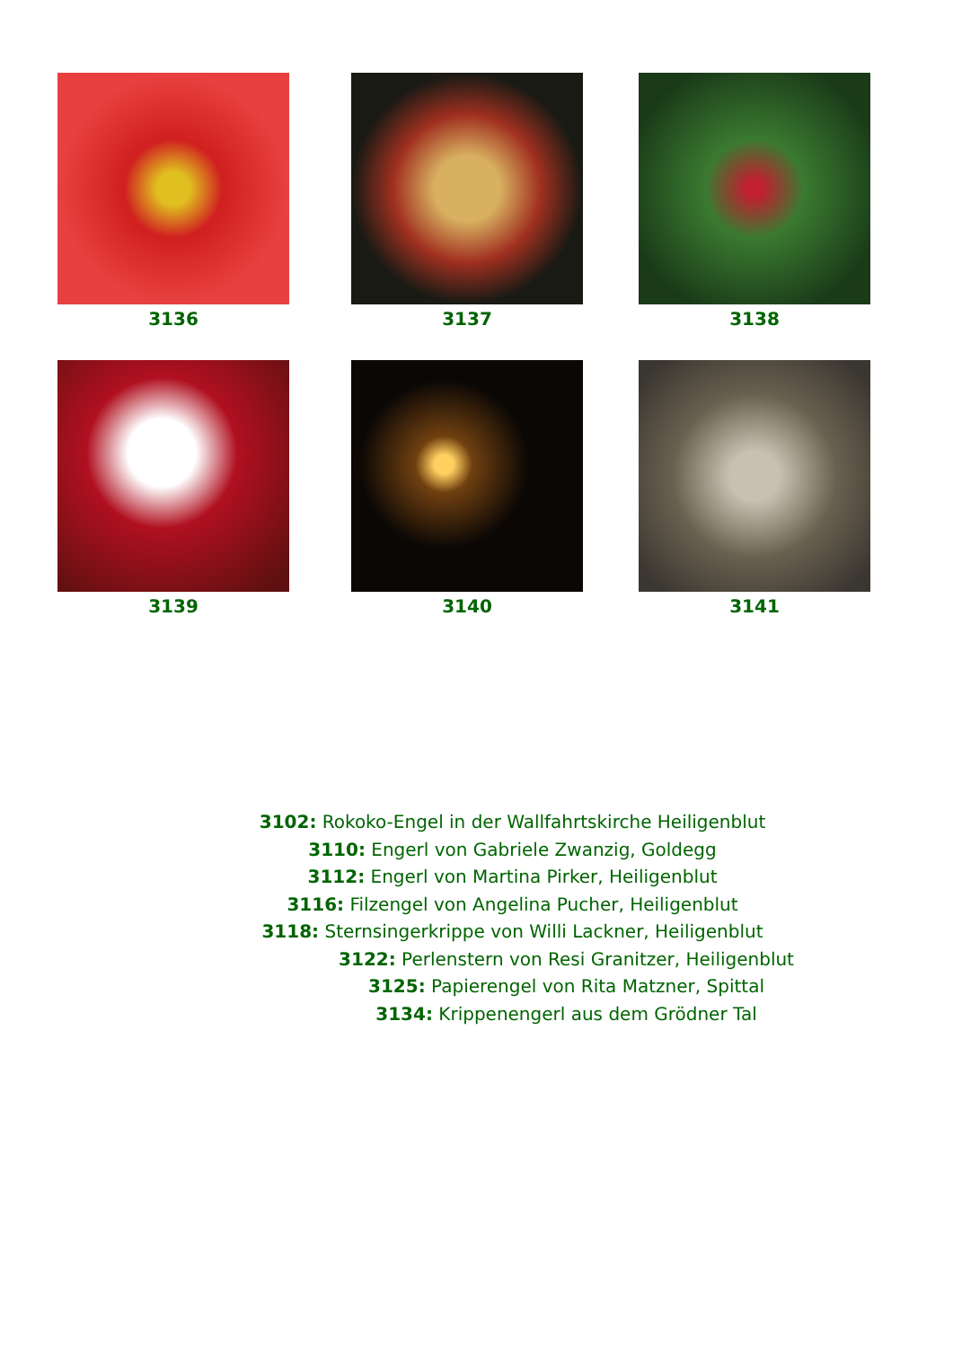3136 3137 3138
3139 3140 3141
3102: Rokoko-Engel in der Wallfahrtskirche Heiligenblut
3110: Engerl von Gabriele Zwanzig, Goldegg
3112: Engerl von Martina Pirker, Heiligenblut
3116: Filzengel von Angelina Pucher, Heiligenblut
3118: Sternsingerkrippe von Willi Lackner, Heiligenblut
3122: Perlenstern von Resi Granitzer, Heiligenblut
3125: Papierengel von Rita Matzner, Spittal
3134: Krippenengerl aus dem Grödner Tal